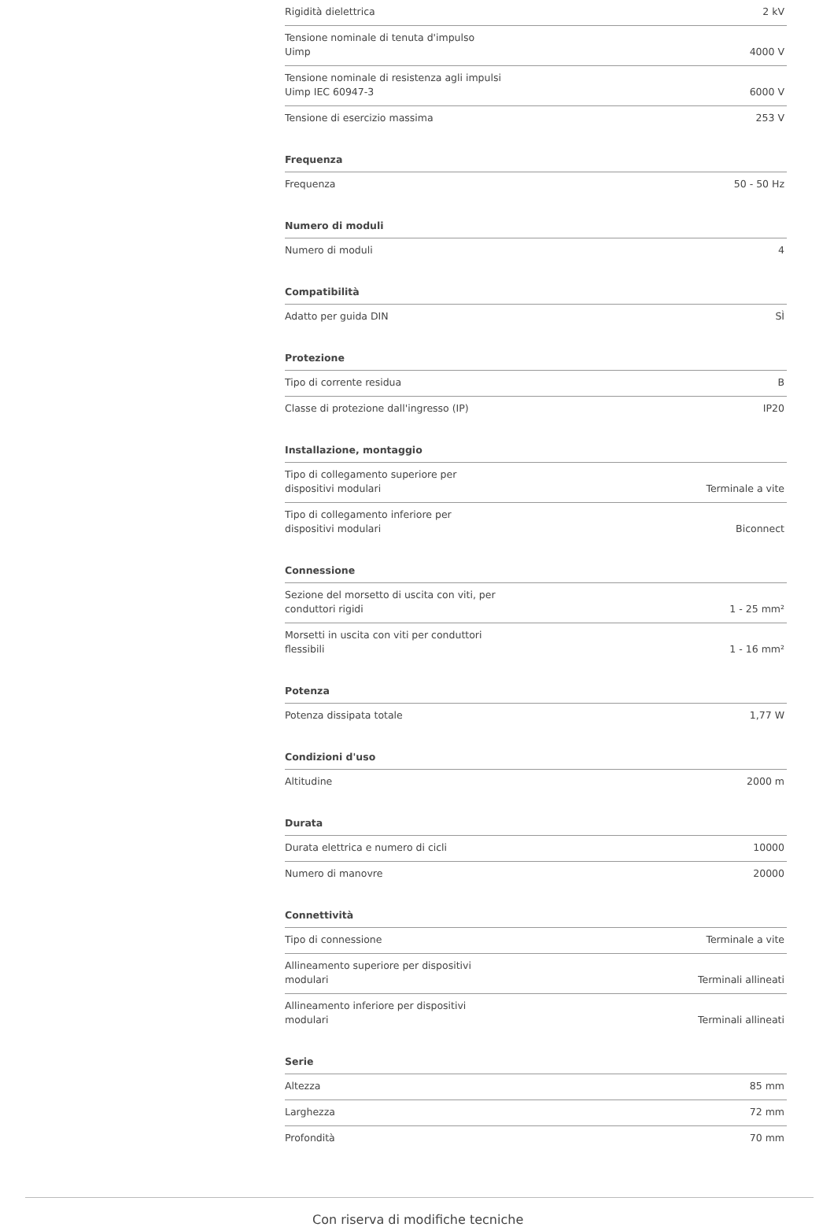| Rigidità dielettrica | 2 kV |
| Tensione nominale di tenuta d'impulso Uimp | 4000 V |
| Tensione nominale di resistenza agli impulsi Uimp IEC 60947-3 | 6000 V |
| Tensione di esercizio massima | 253 V |
| Frequenza | |
| --- | --- |
| Frequenza | 50 - 50 Hz |
| Numero di moduli | |
| --- | --- |
| Numero di moduli | 4 |
| Compatibilità | |
| --- | --- |
| Adatto per guida DIN | SÌ |
| Protezione | |
| --- | --- |
| Tipo di corrente residua | B |
| Classe di protezione dall'ingresso (IP) | IP20 |
| Installazione, montaggio | |
| --- | --- |
| Tipo di collegamento superiore per dispositivi modulari | Terminale a vite |
| Tipo di collegamento inferiore per dispositivi modulari | Biconnect |
| Connessione | |
| --- | --- |
| Sezione del morsetto di uscita con viti, per conduttori rigidi | 1 - 25 mm² |
| Morsetti in uscita con viti per conduttori flessibili | 1 - 16 mm² |
| Potenza | |
| --- | --- |
| Potenza dissipata totale | 1,77 W |
| Condizioni d'uso | |
| --- | --- |
| Altitudine | 2000 m |
| Durata | |
| --- | --- |
| Durata elettrica e numero di cicli | 10000 |
| Numero di manovre | 20000 |
| Connettività | |
| --- | --- |
| Tipo di connessione | Terminale a vite |
| Allineamento superiore per dispositivi modulari | Terminali allineati |
| Allineamento inferiore per dispositivi modulari | Terminali allineati |
| Serie | |
| --- | --- |
| Altezza | 85 mm |
| Larghezza | 72 mm |
| Profondità | 70 mm |
Con riserva di modifiche tecniche